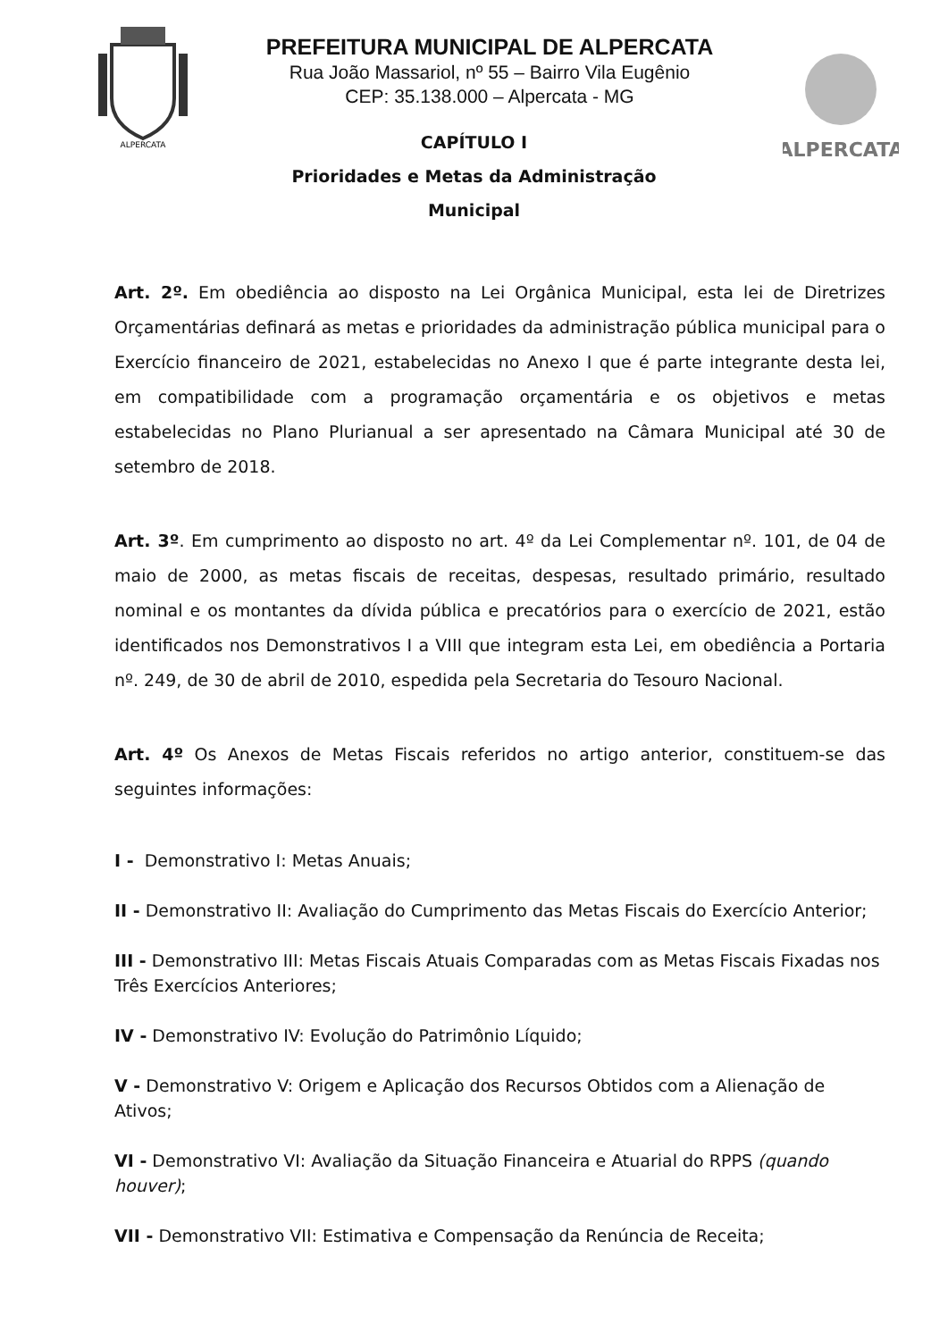ALPERCATA
PREFEITURA MUNICIPAL DE ALPERCATA
Rua João Massariol, nº 55 – Bairro Vila Eugênio
CEP: 35.138.000 – Alpercata - MG
ALPERCATA
CAPÍTULO I
Prioridades e Metas da Administração
Municipal
Art. 2º. Em obediência ao disposto na Lei Orgânica Municipal, esta lei de Diretrizes Orçamentárias definará as metas e prioridades da administração pública municipal para o Exercício financeiro de 2021, estabelecidas no Anexo I que é parte integrante desta lei, em compatibilidade com a programação orçamentária e os objetivos e metas estabelecidas no Plano Plurianual a ser apresentado na Câmara Municipal até 30 de setembro de 2018.
Art. 3º. Em cumprimento ao disposto no art. 4º da Lei Complementar nº. 101, de 04 de maio de 2000, as metas fiscais de receitas, despesas, resultado primário, resultado nominal e os montantes da dívida pública e precatórios para o exercício de 2021, estão identificados nos Demonstrativos I a VIII que integram esta Lei, em obediência a Portaria nº. 249, de 30 de abril de 2010, espedida pela Secretaria do Tesouro Nacional.
Art. 4º Os Anexos de Metas Fiscais referidos no artigo anterior, constituem-se das seguintes informações:
I - Demonstrativo I: Metas Anuais;
II - Demonstrativo II: Avaliação do Cumprimento das Metas Fiscais do Exercício Anterior;
III - Demonstrativo III: Metas Fiscais Atuais Comparadas com as Metas Fiscais Fixadas nos Três Exercícios Anteriores;
IV - Demonstrativo IV: Evolução do Patrimônio Líquido;
V - Demonstrativo V: Origem e Aplicação dos Recursos Obtidos com a Alienação de Ativos;
VI - Demonstrativo VI: Avaliação da Situação Financeira e Atuarial do RPPS (quando houver);
VII - Demonstrativo VII: Estimativa e Compensação da Renúncia de Receita;